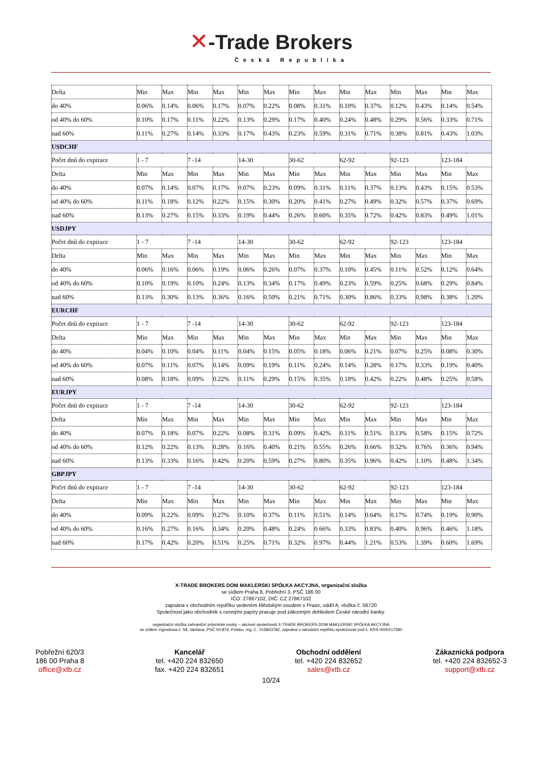✕-Trade Brokers
Česká Republika
| Delta | Min | Max | Min | Max | Min | Max | Min | Max | Min | Max | Min | Max | Min | Max |
| do 40% | 0.06% | 0.14% | 0.06% | 0.17% | 0.07% | 0.22% | 0.08% | 0.31% | 0.10% | 0.37% | 0.12% | 0.43% | 0.14% | 0.54% |
| od 40% do 60% | 0.10% | 0.17% | 0.11% | 0.22% | 0.13% | 0.29% | 0.17% | 0.40% | 0.24% | 0.48% | 0.29% | 0.56% | 0.33% | 0.71% |
| nad 60% | 0.11% | 0.27% | 0.14% | 0.33% | 0.17% | 0.43% | 0.23% | 0.59% | 0.31% | 0.71% | 0.38% | 0.81% | 0.43% | 1.03% |
| USDCHF | | | | | | | | | | | | | | |
| Počet dnů do expirace | 1 - 7 | | 7 -14 | | 14-30 | | 30-62 | | 62-92 | | 92-123 | | 123-184 | |
| Delta | Min | Max | Min | Max | Min | Max | Min | Max | Min | Max | Min | Max | Min | Max |
| do 40% | 0.07% | 0.14% | 0.07% | 0.17% | 0.07% | 0.23% | 0.09% | 0.31% | 0.11% | 0.37% | 0.13% | 0.43% | 0.15% | 0.53% |
| od 40% do 60% | 0.11% | 0.18% | 0.12% | 0.22% | 0.15% | 0.30% | 0.20% | 0.41% | 0.27% | 0.49% | 0.32% | 0.57% | 0.37% | 0.69% |
| nad 60% | 0.13% | 0.27% | 0.15% | 0.33% | 0.19% | 0.44% | 0.26% | 0.60% | 0.35% | 0.72% | 0.42% | 0.83% | 0.49% | 1.01% |
| USDJPY | | | | | | | | | | | | | | |
| Počet dnů do expirace | 1 - 7 | | 7 -14 | | 14-30 | | 30-62 | | 62-92 | | 92-123 | | 123-184 | |
| Delta | Min | Max | Min | Max | Min | Max | Min | Max | Min | Max | Min | Max | Min | Max |
| do 40% | 0.06% | 0.16% | 0.06% | 0.19% | 0.06% | 0.26% | 0.07% | 0.37% | 0.10% | 0.45% | 0.11% | 0.52% | 0.12% | 0.64% |
| od 40% do 60% | 0.10% | 0.19% | 0.10% | 0.24% | 0.13% | 0.34% | 0.17% | 0.49% | 0.23% | 0.59% | 0.25% | 0.68% | 0.29% | 0.84% |
| nad 60% | 0.13% | 0.30% | 0.13% | 0.36% | 0.16% | 0.50% | 0.21% | 0.71% | 0.30% | 0.86% | 0.33% | 0.98% | 0.38% | 1.20% |
| EURCHF | | | | | | | | | | | | | | |
| Počet dnů do expirace | 1 - 7 | | 7 -14 | | 14-30 | | 30-62 | | 62-92 | | 92-123 | | 123-184 | |
| Delta | Min | Max | Min | Max | Min | Max | Min | Max | Min | Max | Min | Max | Min | Max |
| do 40% | 0.04% | 0.10% | 0.04% | 0.11% | 0.04% | 0.15% | 0.05% | 0.18% | 0.06% | 0.21% | 0.07% | 0.25% | 0.08% | 0.30% |
| od 40% do 60% | 0.07% | 0.11% | 0.07% | 0.14% | 0.09% | 0.19% | 0.11% | 0.24% | 0.14% | 0.28% | 0.17% | 0.33% | 0.19% | 0.40% |
| nad 60% | 0.08% | 0.18% | 0.09% | 0.22% | 0.11% | 0.29% | 0.15% | 0.35% | 0.18% | 0.42% | 0.22% | 0.48% | 0.25% | 0.58% |
| EURJPY | | | | | | | | | | | | | | |
| Počet dnů do expirace | 1 - 7 | | 7 -14 | | 14-30 | | 30-62 | | 62-92 | | 92-123 | | 123-184 | |
| Delta | Min | Max | Min | Max | Min | Max | Min | Max | Min | Max | Min | Max | Min | Max |
| do 40% | 0.07% | 0.18% | 0.07% | 0.22% | 0.08% | 0.31% | 0.09% | 0.42% | 0.11% | 0.51% | 0.13% | 0.58% | 0.15% | 0.72% |
| od 40% do 60% | 0.12% | 0.22% | 0.13% | 0.28% | 0.16% | 0.40% | 0.21% | 0.55% | 0.26% | 0.66% | 0.32% | 0.76% | 0.36% | 0.94% |
| nad 60% | 0.13% | 0.33% | 0.16% | 0.42% | 0.20% | 0.59% | 0.27% | 0.80% | 0.35% | 0.96% | 0.42% | 1.10% | 0.48% | 1.34% |
| GBPJPY | | | | | | | | | | | | | | |
| Počet dnů do expirace | 1 - 7 | | 7 -14 | | 14-30 | | 30-62 | | 62-92 | | 92-123 | | 123-184 | |
| Delta | Min | Max | Min | Max | Min | Max | Min | Max | Min | Max | Min | Max | Min | Max |
| do 40% | 0.09% | 0.22% | 0.09% | 0.27% | 0.10% | 0.37% | 0.11% | 0.51% | 0.14% | 0.64% | 0.17% | 0.74% | 0.19% | 0.90% |
| od 40% do 60% | 0.16% | 0.27% | 0.16% | 0.34% | 0.20% | 0.48% | 0.24% | 0.66% | 0.33% | 0.83% | 0.40% | 0.96% | 0.46% | 1.18% |
| nad 60% | 0.17% | 0.42% | 0.20% | 0.51% | 0.25% | 0.71% | 0.32% | 0.97% | 0.44% | 1.21% | 0.53% | 1.39% | 0.60% | 1.69% |
X-TRADE BROKERS DOM MAKLERSKI SPÓŁKA AKCYJNA, organizační složka
se sídlem Praha 8, Pobřežní 3, PSČ 186 00
IČO: 27867102, DIČ: CZ 27867102
zapsána v obchodním rejstříku vedeném Městským soudem v Praze, oddíl A, vložka č. 56720
Společnost jako obchodník s cennými papíry pracuje pod zákonným dohledem České národní banky.
organizační složka zahraniční právnické osoby – akciové společnosti X-TRADE BROKERS DOM MAKLERSKI SPÓŁKA AKCYJNA
se sídlem Ogrodowa č. 58, Varšava, PSČ 00-876, Polsko, reg. č.: 015803782, zapsána v národním rejstříku společností pod č. KRS 0000217580
Pobřežní 620/3
186 00 Praha 8
office@xtb.cz
Kancelář
tel. +420 224 832650
fax. +420 224 832651
Obchodní oddělení
tel. +420 224 832652
sales@xtb.cz
Zákaznická podpora
tel. +420 224 832652-3
support@xtb.cz
10/24